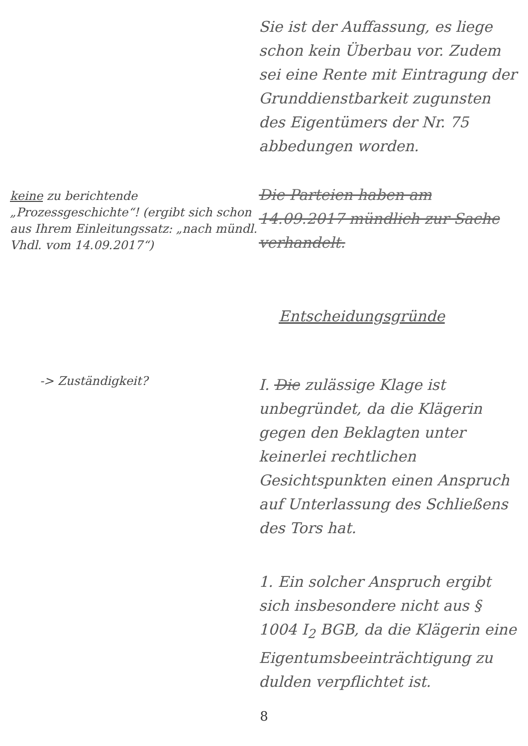Sie ist der Auffassung, es liege schon kein Überbau vor. Zudem sei eine Rente mit Eintragung der Grunddienstbarkeit zugunsten des Eigentümers der Nr. 75 abbedungen worden.
keine zu berichtende „Prozessgeschichte“! (ergibt sich schon aus Ihrem Einleitungssatz: „nach mündl. Vhdl. vom 14.09.2017“)
Die Parteien haben am 14.09.2017 mündlich zur Sache verhandelt.
Entscheidungsgründe
-> Zuständigkeit?
I. Die zulässige Klage ist unbegründet, da die Klägerin gegen den Beklagten unter keinerlei rechtlichen Gesichtspunkten einen Anspruch auf Unterlassung des Schließens des Tors hat.
1. Ein solcher Anspruch ergibt sich insbesondere nicht aus § 1004 I<sub>2</sub> BGB, da die Klägerin eine Eigentumsbeeinträchtigung zu dulden verpflichtet ist.
8